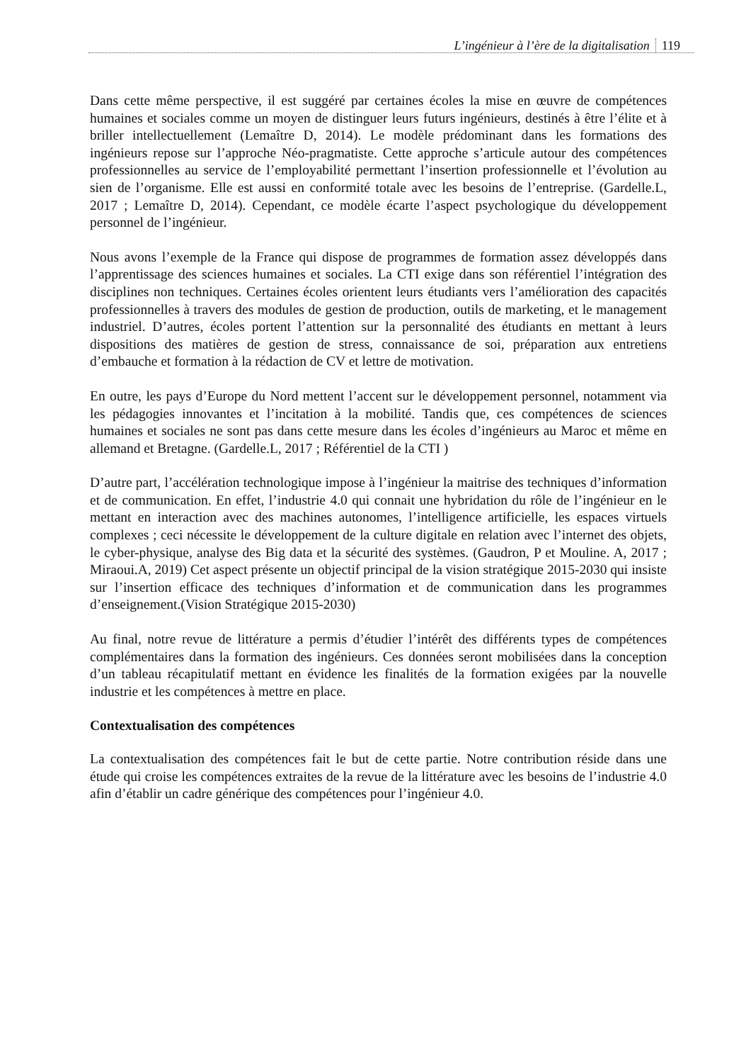L’ingénieur à l’ère de la digitalisation 119
Dans cette même perspective, il est suggéré par certaines écoles la mise en œuvre de compétences humaines et sociales comme un moyen de distinguer leurs futurs ingénieurs, destinés à être l’élite et à briller intellectuellement (Lemaître D, 2014). Le modèle prédominant dans les formations des ingénieurs repose sur l’approche Néo-pragmatiste. Cette approche s’articule autour des compétences professionnelles au service de l’employabilité permettant l’insertion professionnelle et l’évolution au sien de l’organisme. Elle est aussi en conformité totale avec les besoins de l’entreprise. (Gardelle.L, 2017 ; Lemaître D, 2014). Cependant, ce modèle écarte l’aspect psychologique du développement personnel de l’ingénieur.
Nous avons l’exemple de la France qui dispose de programmes de formation assez développés dans l’apprentissage des sciences humaines et sociales. La CTI exige dans son référentiel l’intégration des disciplines non techniques. Certaines écoles orientent leurs étudiants vers l’amélioration des capacités professionnelles à travers des modules de gestion de production, outils de marketing, et le management industriel. D’autres, écoles portent l’attention sur la personnalité des étudiants en mettant à leurs dispositions des matières de gestion de stress, connaissance de soi, préparation aux entretiens d’embauche et formation à la rédaction de CV et lettre de motivation.
En outre, les pays d’Europe du Nord mettent l’accent sur le développement personnel, notamment via les pédagogies innovantes et l’incitation à la mobilité. Tandis que, ces compétences de sciences humaines et sociales ne sont pas dans cette mesure dans les écoles d’ingénieurs au Maroc et même en allemand et Bretagne. (Gardelle.L, 2017 ; Référentiel de la CTI )
D’autre part, l’accélération technologique impose à l’ingénieur la maitrise des techniques d’information et de communication. En effet, l’industrie 4.0 qui connait une hybridation du rôle de l’ingénieur en le mettant en interaction avec des machines autonomes, l’intelligence artificielle, les espaces virtuels complexes ; ceci nécessite le développement de la culture digitale en relation avec l’internet des objets, le cyber-physique, analyse des Big data et la sécurité des systèmes. (Gaudron, P et Mouline. A, 2017 ; Miraoui.A, 2019) Cet aspect présente un objectif principal de la vision stratégique 2015-2030 qui insiste sur l’insertion efficace des techniques d’information et de communication dans les programmes d’enseignement.(Vision Stratégique 2015-2030)
Au final, notre revue de littérature a permis d’étudier l’intérêt des différents types de compétences complémentaires dans la formation des ingénieurs. Ces données seront mobilisées dans la conception d’un tableau récapitulatif mettant en évidence les finalités de la formation exigées par la nouvelle industrie et les compétences à mettre en place.
Contextualisation des compétences
La contextualisation des compétences fait le but de cette partie. Notre contribution réside dans une étude qui croise les compétences extraites de la revue de la littérature avec les besoins de l’industrie 4.0 afin d’établir un cadre générique des compétences pour l’ingénieur 4.0.